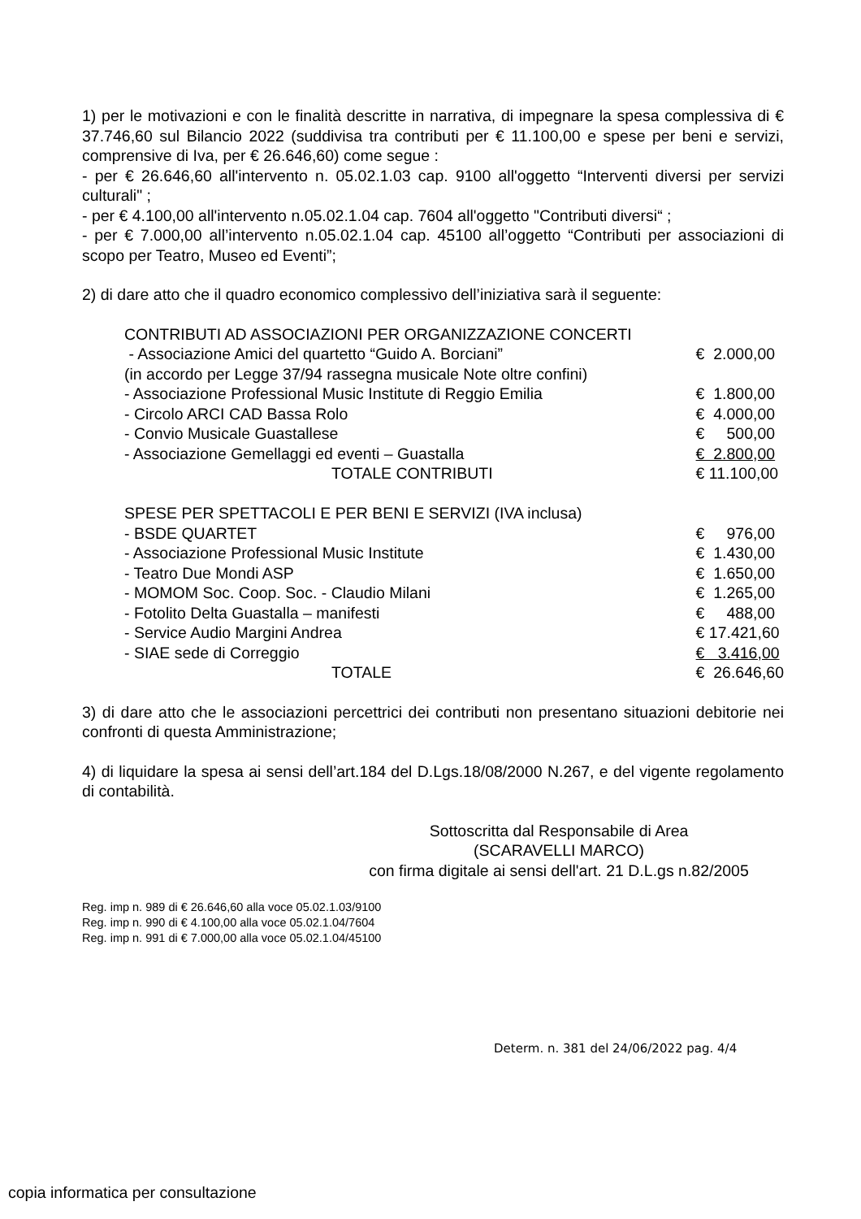1) per le motivazioni e con le finalità descritte in narrativa, di impegnare la spesa complessiva di € 37.746,60 sul Bilancio 2022 (suddivisa tra contributi per € 11.100,00 e spese per beni e servizi, comprensive di Iva, per € 26.646,60) come segue :
- per € 26.646,60 all'intervento n. 05.02.1.03 cap. 9100 all'oggetto “Interventi diversi per servizi culturali" ;
- per € 4.100,00 all'intervento n.05.02.1.04 cap. 7604 all'oggetto "Contributi diversi“ ;
- per € 7.000,00 all’intervento n.05.02.1.04 cap. 45100 all’oggetto “Contributi per associazioni di scopo per Teatro, Museo ed Eventi”;
2) di dare atto che il quadro economico complessivo dell’iniziativa sarà il seguente:
| CONTRIBUTI AD ASSOCIAZIONI PER ORGANIZZAZIONE CONCERTI | |
| - Associazione Amici del quartetto “Guido A. Borciani” | € 2.000,00 |
| (in accordo per Legge 37/94 rassegna musicale Note oltre confini) | |
| - Associazione Professional Music Institute di Reggio Emilia | € 1.800,00 |
| - Circolo ARCI CAD Bassa Rolo | € 4.000,00 |
| - Convio Musicale Guastallese | € 500,00 |
| - Associazione Gemellaggi ed eventi – Guastalla | € 2.800,00 |
| TOTALE CONTRIBUTI | € 11.100,00 |
| SPESE PER SPETTACOLI E PER BENI E SERVIZI (IVA inclusa) | |
| - BSDE QUARTET | € 976,00 |
| - Associazione Professional Music Institute | € 1.430,00 |
| - Teatro Due Mondi ASP | € 1.650,00 |
| - MOMOM Soc. Coop. Soc. - Claudio Milani | € 1.265,00 |
| - Fotolito Delta Guastalla – manifesti | € 488,00 |
| - Service Audio Margini Andrea | € 17.421,60 |
| - SIAE sede di Correggio | € 3.416,00 |
| TOTALE | € 26.646,60 |
3) di dare atto che le associazioni percettrici dei contributi non presentano situazioni debitorie nei confronti di questa Amministrazione;
4) di liquidare la spesa ai sensi dell’art.184 del D.Lgs.18/08/2000 N.267, e del vigente regolamento di contabilità.
Sottoscritta dal Responsabile di Area
(SCARAVELLI MARCO)
con firma digitale ai sensi dell'art. 21 D.L.gs n.82/2005
Reg. imp n. 989 di € 26.646,60 alla voce 05.02.1.03/9100
Reg. imp n. 990 di € 4.100,00 alla voce 05.02.1.04/7604
Reg. imp n. 991 di € 7.000,00 alla voce 05.02.1.04/45100
Determ. n. 381 del 24/06/2022 pag. 4/4
copia informatica per consultazione